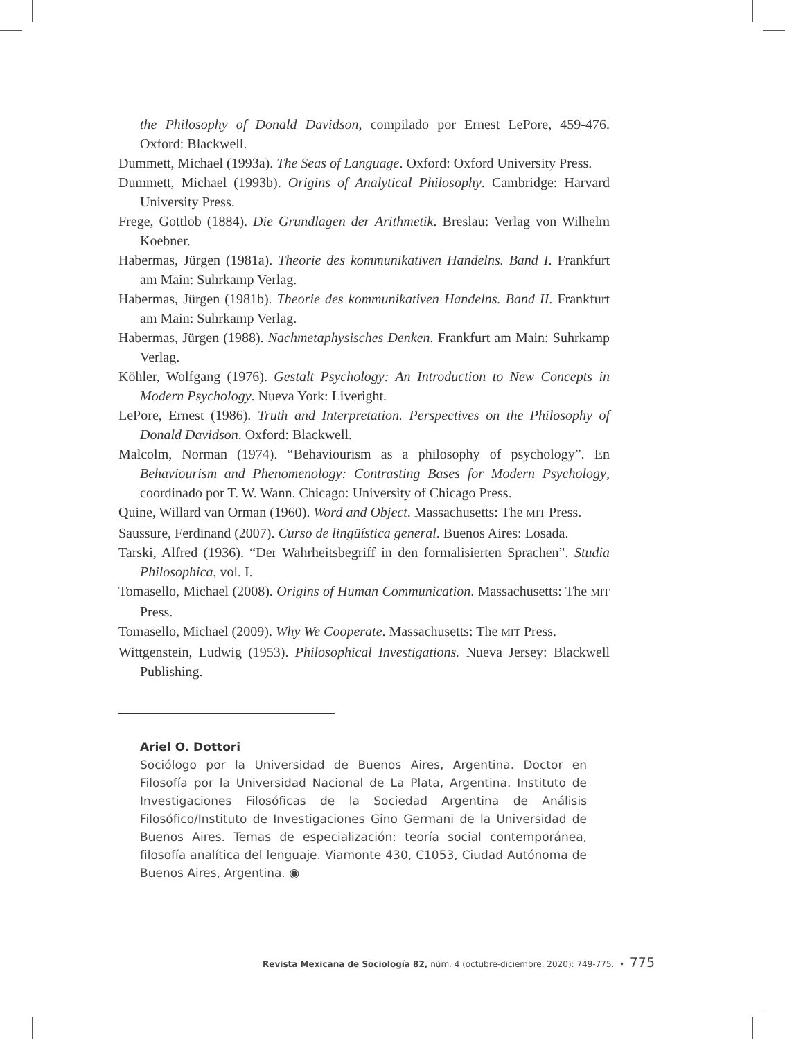the Philosophy of Donald Davidson, compilado por Ernest LePore, 459-476. Oxford: Blackwell.
Dummett, Michael (1993a). The Seas of Language. Oxford: Oxford University Press.
Dummett, Michael (1993b). Origins of Analytical Philosophy. Cambridge: Harvard University Press.
Frege, Gottlob (1884). Die Grundlagen der Arithmetik. Breslau: Verlag von Wilhelm Koebner.
Habermas, Jürgen (1981a). Theorie des kommunikativen Handelns. Band I. Frankfurt am Main: Suhrkamp Verlag.
Habermas, Jürgen (1981b). Theorie des kommunikativen Handelns. Band II. Frankfurt am Main: Suhrkamp Verlag.
Habermas, Jürgen (1988). Nachmetaphysisches Denken. Frankfurt am Main: Suhrkamp Verlag.
Köhler, Wolfgang (1976). Gestalt Psychology: An Introduction to New Concepts in Modern Psychology. Nueva York: Liveright.
LePore, Ernest (1986). Truth and Interpretation. Perspectives on the Philosophy of Donald Davidson. Oxford: Blackwell.
Malcolm, Norman (1974). “Behaviourism as a philosophy of psychology”. En Behaviourism and Phenomenology: Contrasting Bases for Modern Psychology, coordinado por T. W. Wann. Chicago: University of Chicago Press.
Quine, Willard van Orman (1960). Word and Object. Massachusetts: The MIT Press.
Saussure, Ferdinand (2007). Curso de lingüística general. Buenos Aires: Losada.
Tarski, Alfred (1936). “Der Wahrheitsbegriff in den formalisierten Sprachen”. Studia Philosophica, vol. I.
Tomasello, Michael (2008). Origins of Human Communication. Massachusetts: The MIT Press.
Tomasello, Michael (2009). Why We Cooperate. Massachusetts: The MIT Press.
Wittgenstein, Ludwig (1953). Philosophical Investigations. Nueva Jersey: Blackwell Publishing.
Ariel O. Dottori
Sociólogo por la Universidad de Buenos Aires, Argentina. Doctor en Filosofía por la Universidad Nacional de La Plata, Argentina. Instituto de Investigaciones Filosóficas de la Sociedad Argentina de Análisis Filosófico/Instituto de Investigaciones Gino Germani de la Universidad de Buenos Aires. Temas de especialización: teoría social contemporánea, filosofía analítica del lenguaje. Viamonte 430, C1053, Ciudad Autónoma de Buenos Aires, Argentina. ◉
Revista Mexicana de Sociología 82, núm. 4 (octubre-diciembre, 2020): 749-775. • 775